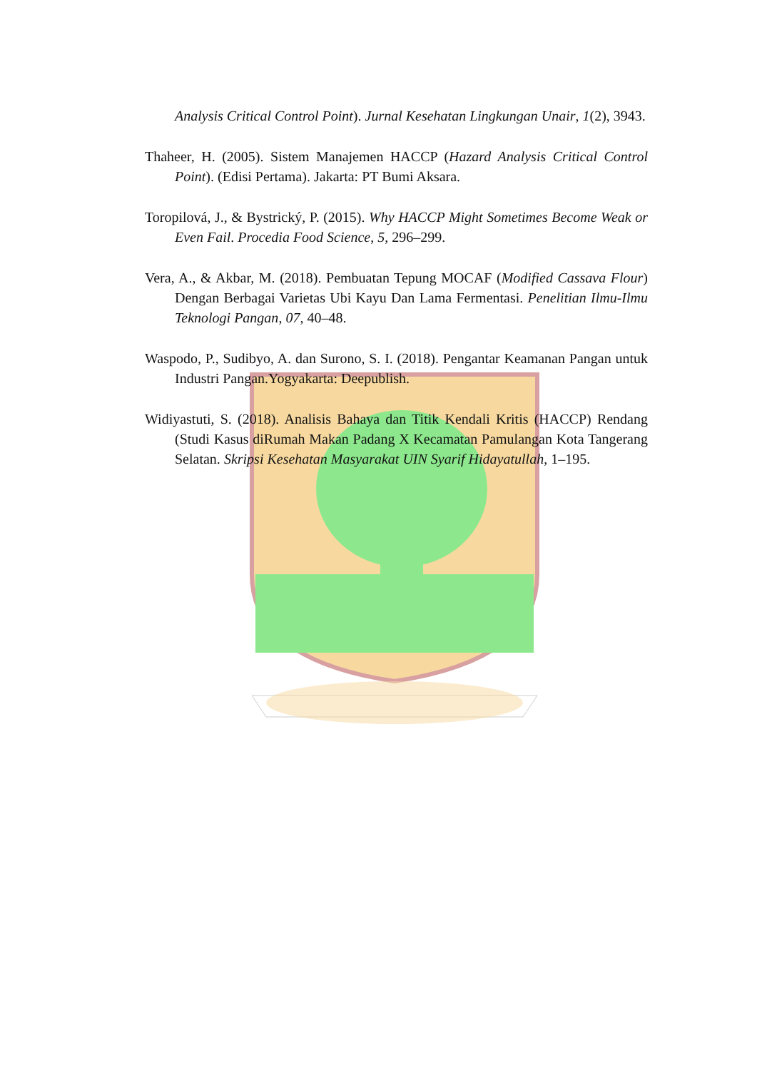Analysis Critical Control Point). Jurnal Kesehatan Lingkungan Unair, 1(2), 3943.
Thaheer, H. (2005). Sistem Manajemen HACCP (Hazard Analysis Critical Control Point). (Edisi Pertama). Jakarta: PT Bumi Aksara.
Toropilová, J., & Bystrický, P. (2015). Why HACCP Might Sometimes Become Weak or Even Fail. Procedia Food Science, 5, 296–299.
Vera, A., & Akbar, M. (2018). Pembuatan Tepung MOCAF (Modified Cassava Flour) Dengan Berbagai Varietas Ubi Kayu Dan Lama Fermentasi. Penelitian Ilmu-Ilmu Teknologi Pangan, 07, 40–48.
Waspodo, P., Sudibyo, A. dan Surono, S. I. (2018). Pengantar Keamanan Pangan untuk Industri Pangan.Yogyakarta: Deepublish.
Widiyastuti, S. (2018). Analisis Bahaya dan Titik Kendali Kritis (HACCP) Rendang (Studi Kasus diRumah Makan Padang X Kecamatan Pamulangan Kota Tangerang Selatan. Skripsi Kesehatan Masyarakat UIN Syarif Hidayatullah, 1–195.